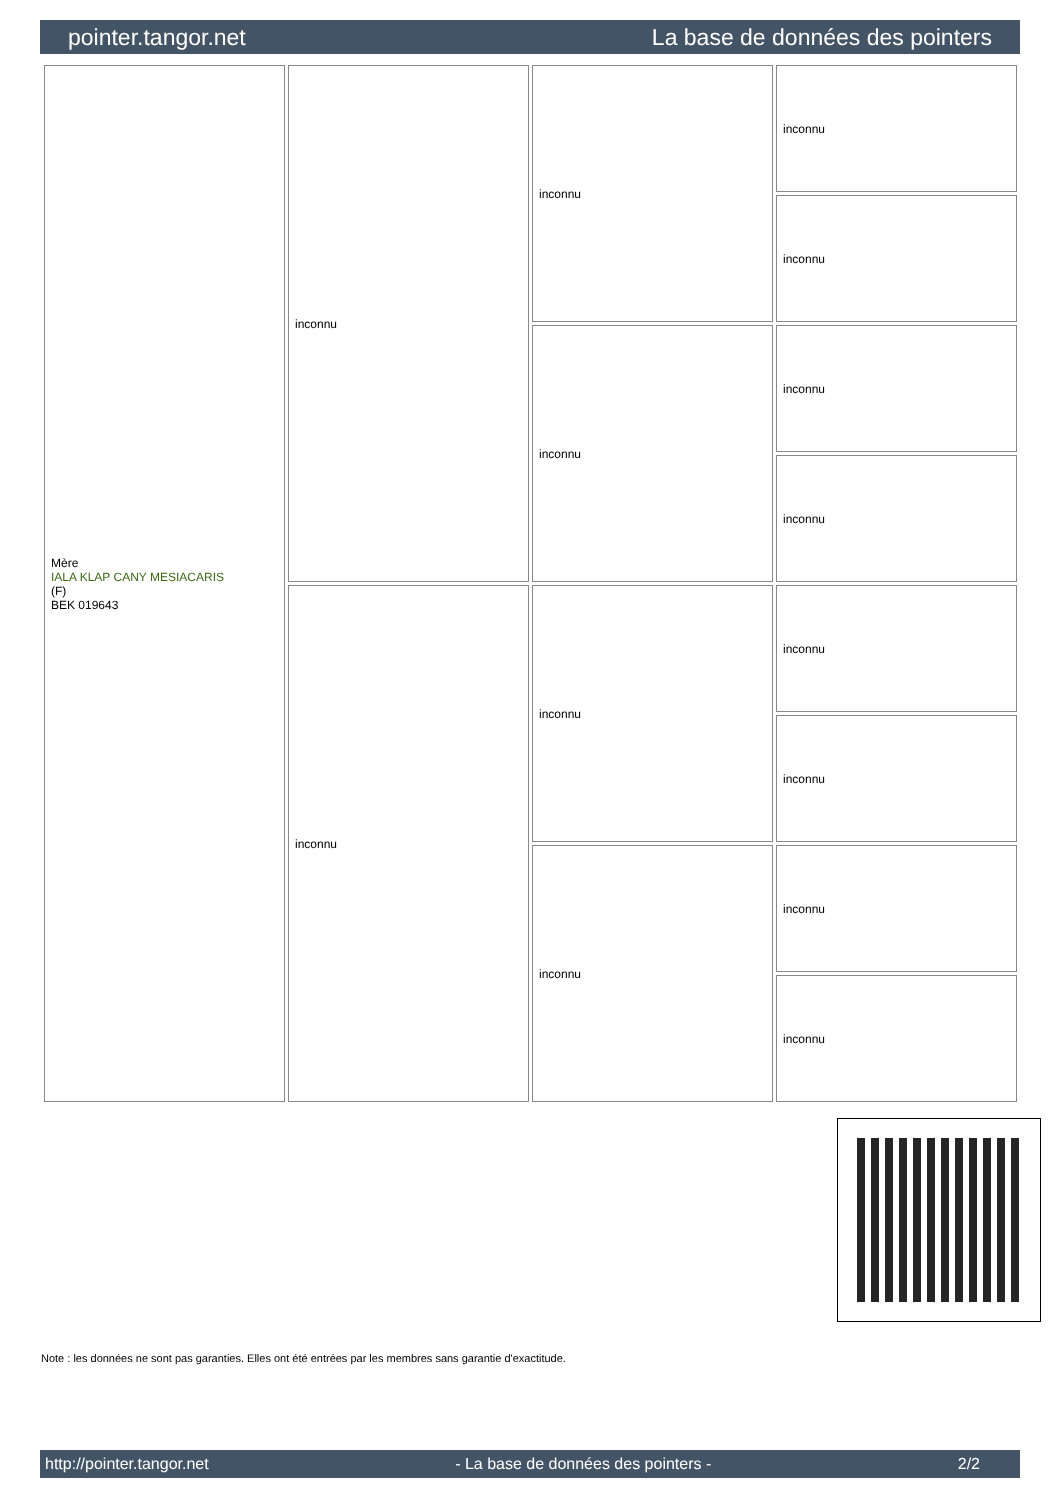pointer.tangor.net La base de données des pointers
| Mère IALA KLAP CANY MESIACARIS (F) BEK 019643 | inconnu | inconnu | inconnu |
| | | | inconnu |
| | | inconnu | inconnu |
| | | | inconnu |
| | inconnu | inconnu | inconnu |
| | | | inconnu |
| | | inconnu | inconnu |
| | | | inconnu |
Note : les données ne sont pas garanties. Elles ont été entrées par les membres sans garantie d'exactitude.
http://pointer.tangor.net - La base de données des pointers - 2/2